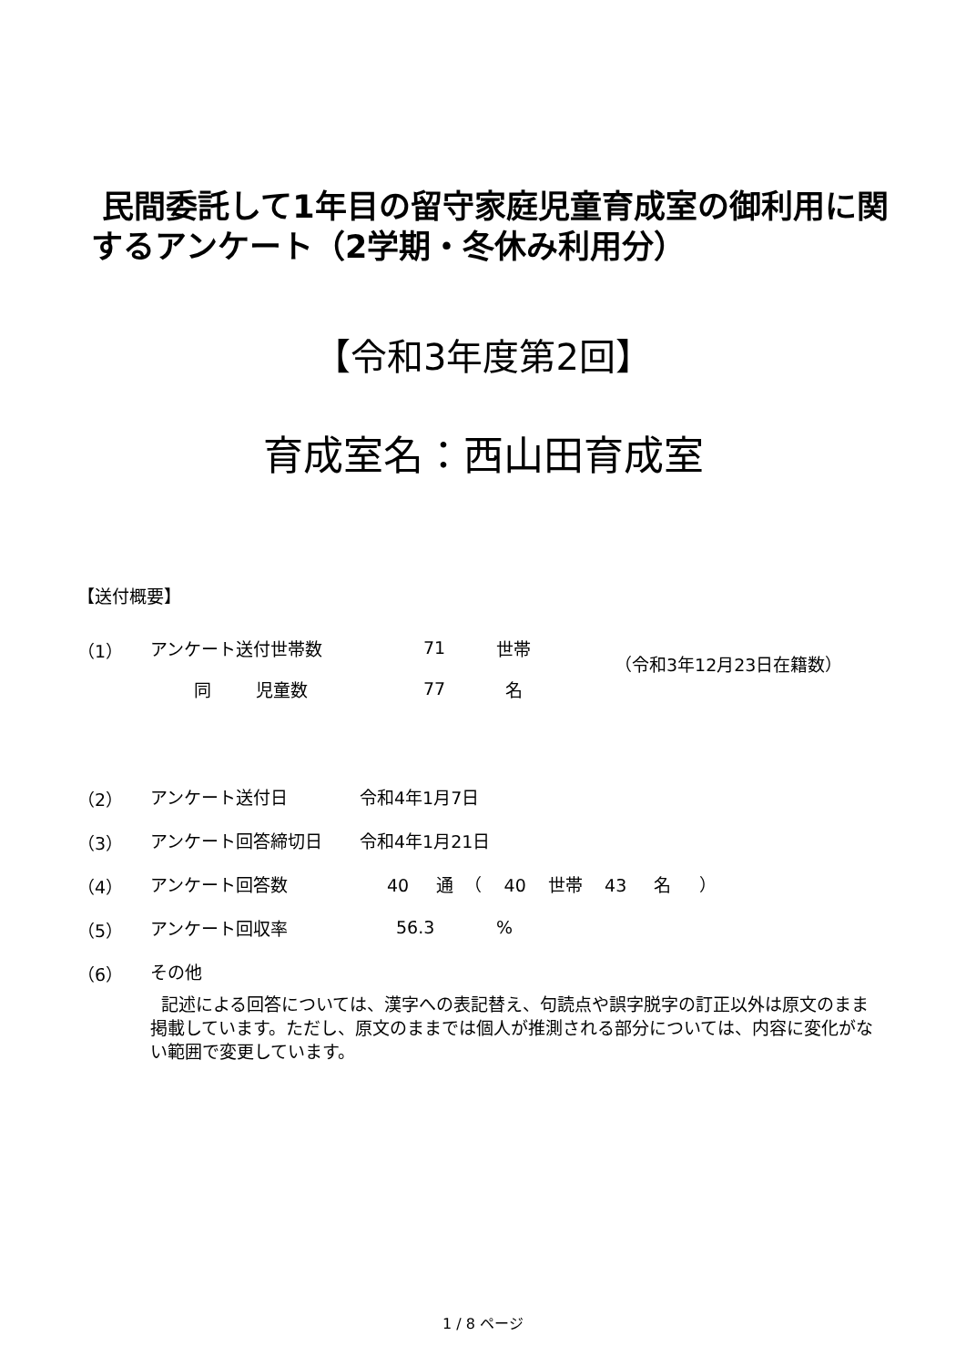民間委託して1年目の留守家庭児童育成室の御利用に関するアンケート（2学期・冬休み利用分）
【令和3年度第2回】
育成室名：西山田育成室
【送付概要】
（1） アンケート送付世帯数 71 世帯
（令和3年12月23日在籍数）
同 児童数 77 名
（2） アンケート送付日 令和4年1月7日
（3） アンケート回答締切日 令和4年1月21日
（4） アンケート回答数 40 通 （ 40 世帯 43 名 ）
（5） アンケート回収率 56.3%
（6） その他
記述による回答については、漢字への表記替え、句読点や誤字脱字の訂正以外は原文のまま掲載しています。ただし、原文のままでは個人が推測される部分については、内容に変化がない範囲で変更しています。
1 / 8 ページ